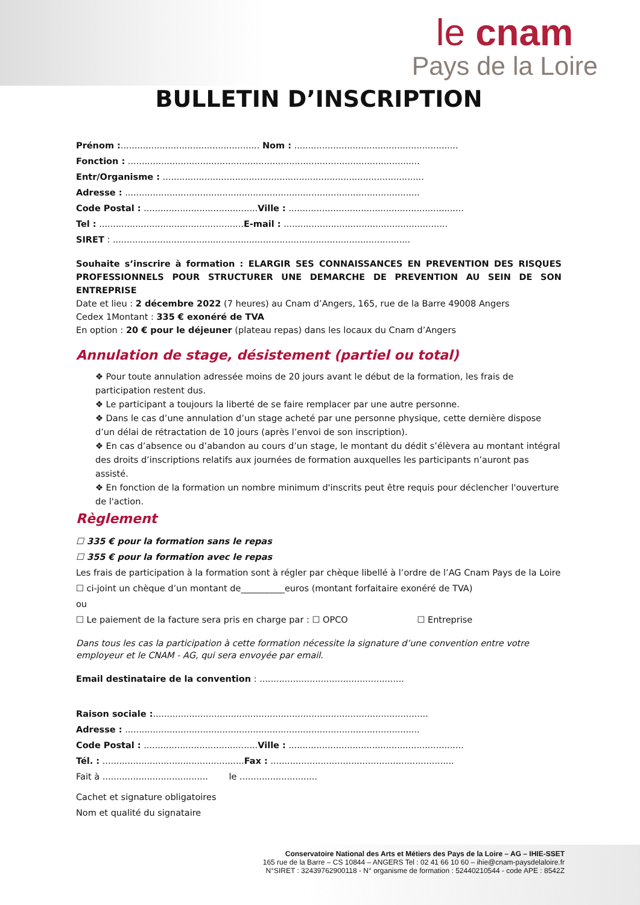le cnam
Pays de la Loire
BULLETIN D’INSCRIPTION
Prénom :.................................................. Nom : ...........................................................
Fonction : .........................................................................................................
Entr/Organisme : ..............................................................................................
Adresse : ..........................................................................................................
Code Postal : .........................................Ville : ...............................................................
Tel : ....................................................E-mail : ...........................................................
SIRET : ...........................................................................................................
Souhaite s’inscrire à formation : ELARGIR SES CONNAISSANCES EN PREVENTION DES RISQUES PROFESSIONNELS POUR STRUCTURER UNE DEMARCHE DE PREVENTION AU SEIN DE SON ENTREPRISE
Date et lieu : 2 décembre 2022 (7 heures) au Cnam d’Angers, 165, rue de la Barre 49008 Angers
Cedex 1Montant : 335 € exonéré de TVA
En option : 20 € pour le déjeuner (plateau repas) dans les locaux du Cnam d’Angers
Annulation de stage, désistement (partiel ou total)
❖ Pour toute annulation adressée moins de 20 jours avant le début de la formation, les frais de participation restent dus.
❖ Le participant a toujours la liberté de se faire remplacer par une autre personne.
❖ Dans le cas d’une annulation d’un stage acheté par une personne physique, cette dernière dispose d’un délai de rétractation de 10 jours (après l’envoi de son inscription).
❖ En cas d’absence ou d’abandon au cours d’un stage, le montant du dédit s’élèvera au montant intégral des droits d’inscriptions relatifs aux journées de formation auxquelles les participants n’auront pas assisté.
❖ En fonction de la formation un nombre minimum d'inscrits peut être requis pour déclencher l'ouverture de l'action.
Règlement
☐ 335 € pour la formation sans le repas
☐ 355 € pour la formation avec le repas
Les frais de participation à la formation sont à régler par chèque libellé à l’ordre de l’AG Cnam Pays de la Loire
☐ ci-joint un chèque d’un montant de__________euros (montant forfaitaire exonéré de TVA)
ou
☐ Le paiement de la facture sera pris en charge par : ☐ OPCO ☐ Entreprise
Dans tous les cas la participation à cette formation nécessite la signature d’une convention entre votre employeur et le CNAM - AG, qui sera envoyée par email.
Email destinataire de la convention : ....................................................
Raison sociale :...................................................................................................
Adresse : ..........................................................................................................
Code Postal : .........................................Ville : ...............................................................
Tél. : ...................................................Fax : ..................................................................
Fait à ...................................... le ............................
Cachet et signature obligatoires
Nom et qualité du signataire
Conservatoire National des Arts et Métiers des Pays de la Loire – AG – IHIE-SSET
165 rue de la Barre – CS 10844 – ANGERS Tel : 02 41 66 10 60 – ihie@cnam-paysdelaloire.fr
N°SIRET : 32439762900118 - N° organisme de formation : 52440210544 - code APE : 8542Z